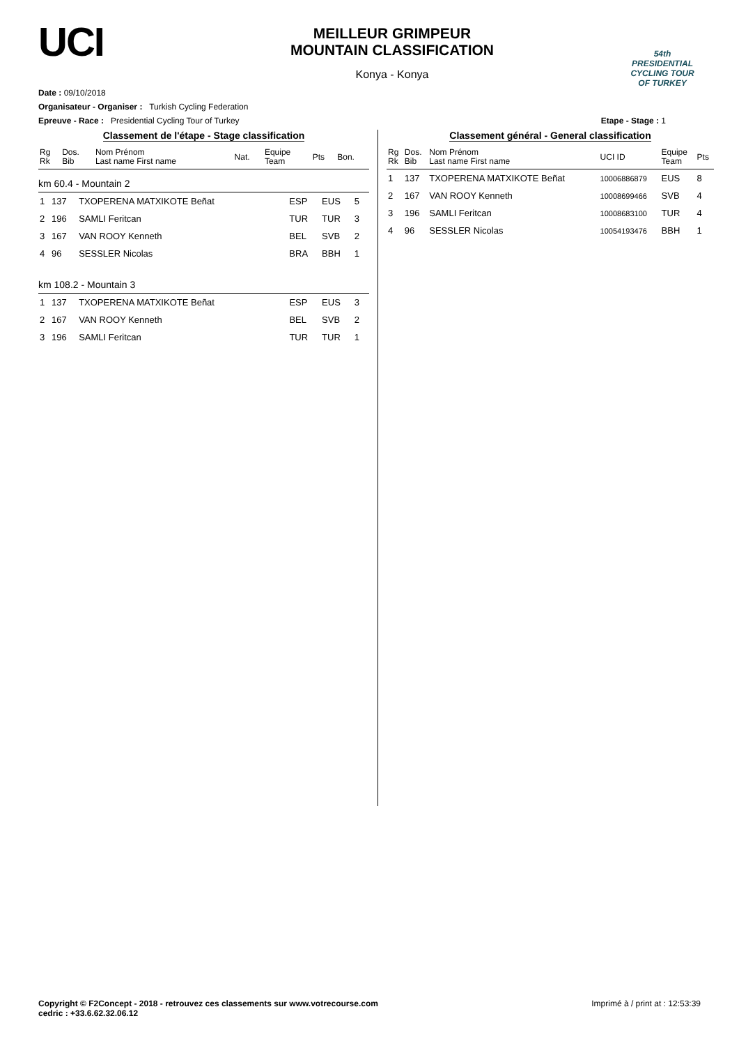UCI
MEILLEUR GRIMPEUR
MOUNTAIN CLASSIFICATION
Konya - Konya
54th PRESIDENTIAL
CYCLING TOUR OF TURKEY
Date : 09/10/2018
Organisateur - Organiser : Turkish Cycling Federation
Epreuve - Race : Presidential Cycling Tour of Turkey Etape - Stage : 1
Classement de l'étape - Stage classification
| Rg Rk | Dos. Bib | Nom Prénom Last name First name | Nat. | Equipe Team | Pts | Bon. |
| --- | --- | --- | --- | --- | --- | --- |
km 60.4 - Mountain 2
| 1 | 137 | TXOPERENA MATXIKOTE Beñat | ESP | EUS | 5 | |
| 2 | 196 | SAMLI Feritcan | TUR | TUR | 3 | |
| 3 | 167 | VAN ROOY Kenneth | BEL | SVB | 2 | |
| 4 | 96 | SESSLER Nicolas | BRA | BBH | 1 | |
km 108.2 - Mountain 3
| 1 | 137 | TXOPERENA MATXIKOTE Beñat | ESP | EUS | 3 | |
| 2 | 167 | VAN ROOY Kenneth | BEL | SVB | 2 | |
| 3 | 196 | SAMLI Feritcan | TUR | TUR | 1 | |
Classement général - General classification
| Rg Rk | Dos. Bib | Nom Prénom Last name First name | UCI ID | Equipe Team | Pts |
| --- | --- | --- | --- | --- | --- |
| 1 | 137 | TXOPERENA MATXIKOTE Beñat | 10006886879 | EUS | 8 |
| 2 | 167 | VAN ROOY Kenneth | 10008699466 | SVB | 4 |
| 3 | 196 | SAMLI Feritcan | 10008683100 | TUR | 4 |
| 4 | 96 | SESSLER Nicolas | 10054193476 | BBH | 1 |
Copyright © F2Concept - 2018 - retrouvez ces classements sur www.votrecourse.com
cedric : +33.6.62.32.06.12 Imprimé à / print at : 12:53:39